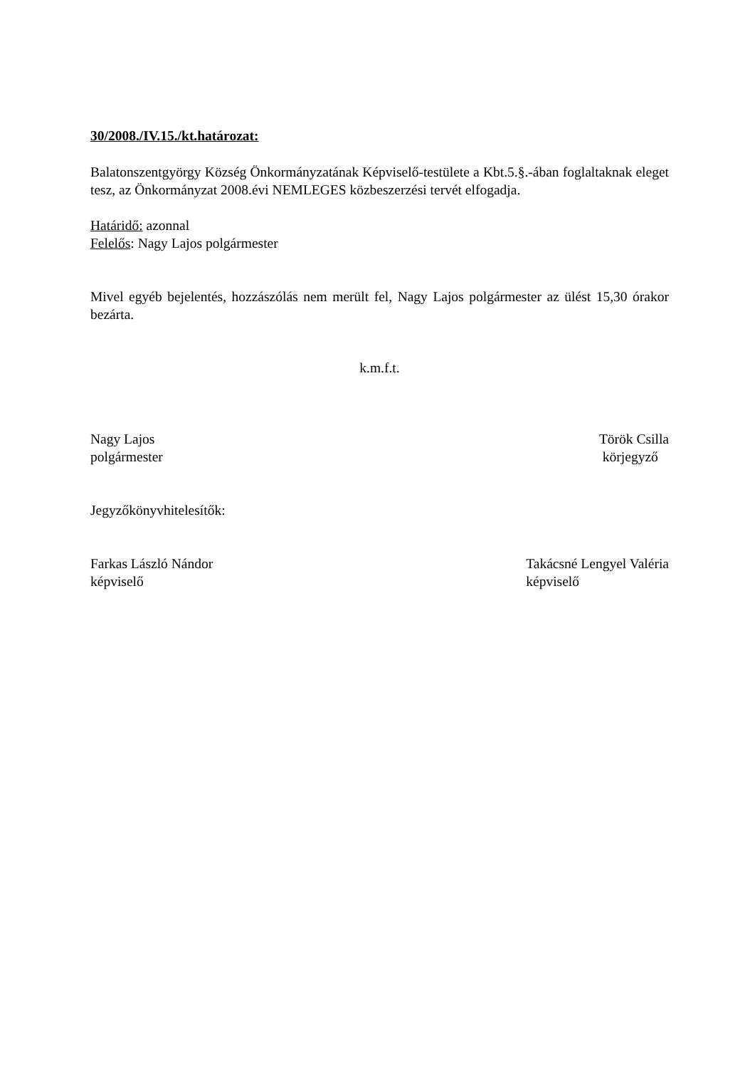30/2008./IV.15./kt.határozat:
Balatonszentgyörgy Község Önkormányzatának Képviselő-testülete a Kbt.5.§.-ában foglaltaknak eleget tesz, az Önkormányzat 2008.évi NEMLEGES közbeszerzési tervét elfogadja.
Határidő: azonnal
Felelős: Nagy Lajos polgármester
Mivel egyéb bejelentés, hozzászólás nem merült fel, Nagy Lajos polgármester az ülést 15,30 órakor bezárta.
k.m.f.t.
Nagy Lajos
polgármester
Török Csilla
körjegyző
Jegyzőkönyvhitelesítők:
Farkas László Nándor
képviselő
Takácsné Lengyel Valéria
képviselő